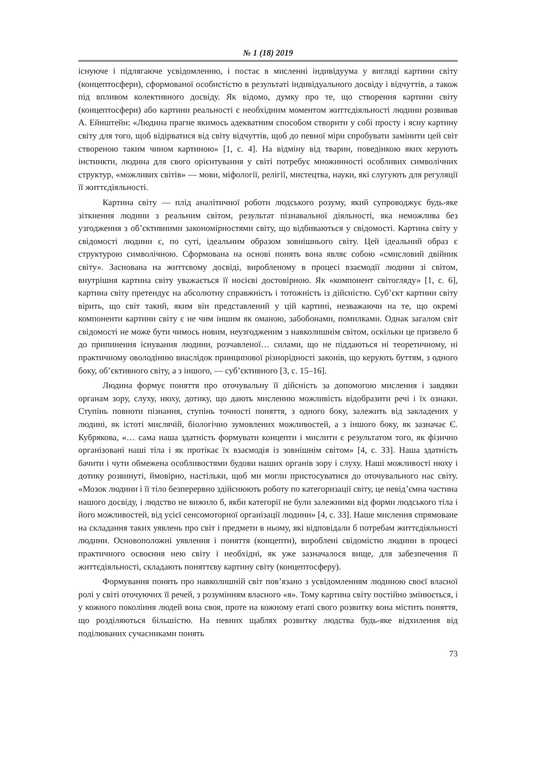№ 1 (18) 2019
існуюче і підлягаюче усвідомленню, і постає в мисленні індивідуума у вигляді картини світу (концептосфери), сформованої особистістю в результаті індивідуального досвіду і відчуттів, а також під впливом колективного досвіду. Як відомо, думку про те, що створення картини світу (концептосфери) або картини реальності є необхідним моментом життєдіяльності людини розвивав А. Ейнштейн: «Людина прагне якимось адекватним способом створити у собі просту і ясну картину світу для того, щоб відірватися від світу відчуттів, щоб до певної міри спробувати замінити цей світ створеною таким чином картиною» [1, с. 4]. На відміну від тварин, поведінкою яких керують інстинкти, людина для свого орієнтування у світі потребує множинності особливих символічних структур, «можливих світів» — мови, міфології, релігії, мистецтва, науки, які слугують для регуляції її життєдіяльності.
Картина світу — плід аналітичної роботи людського розуму, який супроводжує будь-яке зіткнення людини з реальним світом, результат пізнавальної діяльності, яка неможлива без узгодження з об’єктивними закономірностями світу, що відбиваються у свідомості. Картина світу у свідомості людини є, по суті, ідеальним образом зовнішнього світу. Цей ідеальний образ є структурою символічною. Сформована на основі понять вона являє собою «смисловий двійник світу». Заснована на життєвому досвіді, виробленому в процесі взаємодії людини зі світом, внутрішня картина світу уважається її носієві достовірною. Як «компонент світогляду» [1, с. 6], картина світу претендує на абсолютну справжність і тотожність із дійсністю. Суб’єкт картини світу вірить, що світ такий, яким він представлений у цій картині, незважаючи на те, що окремі компоненти картини світу є не чим іншим як оманою, забобонами, помилками. Однак загалом світ свідомості не може бути чимось новим, неузгодженим з навколишнім світом, оскільки це призвело б до припинення існування людини, розчавленої… силами, що не піддаються ні теоретичному, ні практичному оволодінню внаслідок принципової різнорідності законів, що керують буттям, з одного боку, об’єктивного світу, а з іншого, — суб’єктивного [3, с. 15–16].
Людина формує поняття про оточувальну її дійсність за допомогою мислення і завдяки органам зору, слуху, нюху, дотику, що дають мисленню можливість відобразити речі і їх ознаки. Ступінь повноти пізнання, ступінь точності поняття, з одного боку, залежить від закладених у людині, як істоті мислячій, біологічно зумовлених можливостей, а з іншого боку, як зазначає Є. Кубрякова, «… сама наша здатність формувати концепти і мислити є результатом того, як фізично організовані наші тіла і як протікає їх взаємодія із зовнішнім світом» [4, с. 33]. Наша здатність бачити і чути обмежена особливостями будови наших органів зору і слуху. Наші можливості нюху і дотику розвинуті, ймовірно, настільки, щоб ми могли пристосуватися до оточувального нас світу. «Мозок людини і її тіло безперервно здійснюють роботу по категоризації світу, це невід’ємна частина нашого досвіду, і людство не вижило б, якби категорії не були залежними від форми людського тіла і його можливостей, від усієї сенсомоторної організації людини» [4, с. 33]. Наше мислення спрямоване на складання таких уявлень про світ і предмети в ньому, які відповідали б потребам життєдіяльності людини. Основоположні уявлення і поняття (концепти), вироблені свідомістю людини в процесі практичного освоєння нею світу і необхідні, як уже зазначалося вище, для забезпечення її життєдіяльності, складають поняттєву картину світу (концептосферу).
Формування понять про навколишній світ пов’язано з усвідомленням людиною своєї власної ролі у світі оточуючих її речей, з розумінням власного «я». Тому картина світу постійно змінюється, і у кожного покоління людей вона своя, проте на кожному етапі свого розвитку вона містить поняття, що розділяються більшістю. На певних щаблях розвитку людства будь-яке відхилення від поділюваних сучасниками понять
73